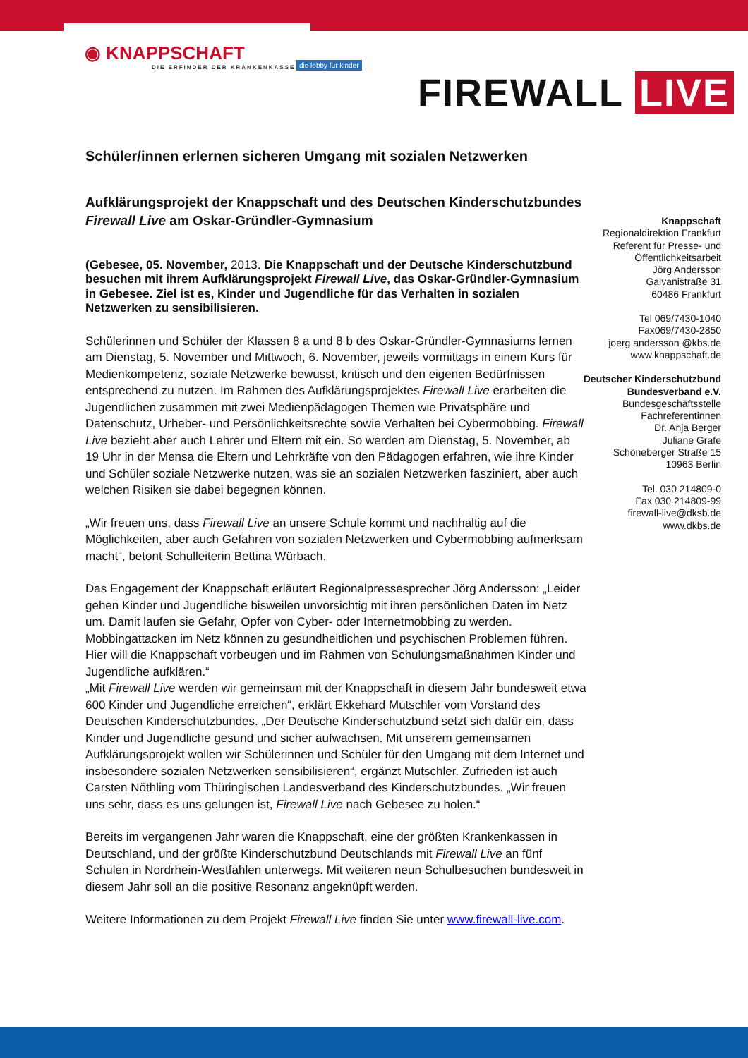◉ KNAPPSCHAFT
DIE ERFINDER DER KRANKENKASSE
die lobby für kinder
FIREWALL LIVE
Schüler/innen erlernen sicheren Umgang mit sozialen Netzwerken
Aufklärungsprojekt der Knappschaft und des Deutschen Kinderschutzbundes Firewall Live am Oskar-Gründler-Gymnasium
(Gebesee, 05. November, 2013. Die Knappschaft und der Deutsche Kinderschutzbund besuchen mit ihrem Aufklärungsprojekt Firewall Live, das Oskar-Gründler-Gymnasium in Gebesee. Ziel ist es, Kinder und Jugendliche für das Verhalten in sozialen Netzwerken zu sensibilisieren.
Schülerinnen und Schüler der Klassen 8 a und 8 b des Oskar-Gründler-Gymnasiums lernen am Dienstag, 5. November und Mittwoch, 6. November, jeweils vormittags in einem Kurs für Medienkompetenz, soziale Netzwerke bewusst, kritisch und den eigenen Bedürfnissen entsprechend zu nutzen. Im Rahmen des Aufklärungsprojektes Firewall Live erarbeiten die Jugendlichen zusammen mit zwei Medienpädagogen Themen wie Privatsphäre und Datenschutz, Urheber- und Persönlichkeitsrechte sowie Verhalten bei Cybermobbing. Firewall Live bezieht aber auch Lehrer und Eltern mit ein. So werden am Dienstag, 5. November, ab 19 Uhr in der Mensa die Eltern und Lehrkräfte von den Pädagogen erfahren, wie ihre Kinder und Schüler soziale Netzwerke nutzen, was sie an sozialen Netzwerken fasziniert, aber auch welchen Risiken sie dabei begegnen können.
„Wir freuen uns, dass Firewall Live an unsere Schule kommt und nachhaltig auf die Möglichkeiten, aber auch Gefahren von sozialen Netzwerken und Cybermobbing aufmerksam macht“, betont Schulleiterin Bettina Würbach.
Das Engagement der Knappschaft erläutert Regionalpressesprecher Jörg Andersson: „Leider gehen Kinder und Jugendliche bisweilen unvorsichtig mit ihren persönlichen Daten im Netz um. Damit laufen sie Gefahr, Opfer von Cyber- oder Internetmobbing zu werden. Mobbingattacken im Netz können zu gesundheitlichen und psychischen Problemen führen. Hier will die Knappschaft vorbeugen und im Rahmen von Schulungsmaßnahmen Kinder und Jugendliche aufklären.“
„Mit Firewall Live werden wir gemeinsam mit der Knappschaft in diesem Jahr bundesweit etwa 600 Kinder und Jugendliche erreichen“, erklärt Ekkehard Mutschler vom Vorstand des Deutschen Kinderschutzbundes. „Der Deutsche Kinderschutzbund setzt sich dafür ein, dass Kinder und Jugendliche gesund und sicher aufwachsen. Mit unserem gemeinsamen Aufklärungsprojekt wollen wir Schülerinnen und Schüler für den Umgang mit dem Internet und insbesondere sozialen Netzwerken sensibilisieren“, ergänzt Mutschler. Zufrieden ist auch Carsten Nöthling vom Thüringischen Landesverband des Kinderschutzbundes. „Wir freuen uns sehr, dass es uns gelungen ist, Firewall Live nach Gebesee zu holen.“
Bereits im vergangenen Jahr waren die Knappschaft, eine der größten Krankenkassen in Deutschland, und der größte Kinderschutzbund Deutschlands mit Firewall Live an fünf Schulen in Nordrhein-Westfahlen unterwegs. Mit weiteren neun Schulbesuchen bundesweit in diesem Jahr soll an die positive Resonanz angeknüpft werden.
Weitere Informationen zu dem Projekt Firewall Live finden Sie unter www.firewall-live.com.
Knappschaft
Regionaldirektion Frankfurt
Referent für Presse- und Öffentlichkeitsarbeit
Jörg Andersson
Galvanistraße 31
60486 Frankfurt
Tel 069/7430-1040
Fax069/7430-2850
joerg.andersson @kbs.de
www.knappschaft.de
Deutscher Kinderschutzbund Bundesverband e.V.
Bundesgeschäftsstelle
Fachreferentinnen
Dr. Anja Berger
Juliane Grafe
Schöneberger Straße 15
10963 Berlin
Tel. 030 214809-0
Fax 030 214809-99
firewall-live@dksb.de
www.dkbs.de